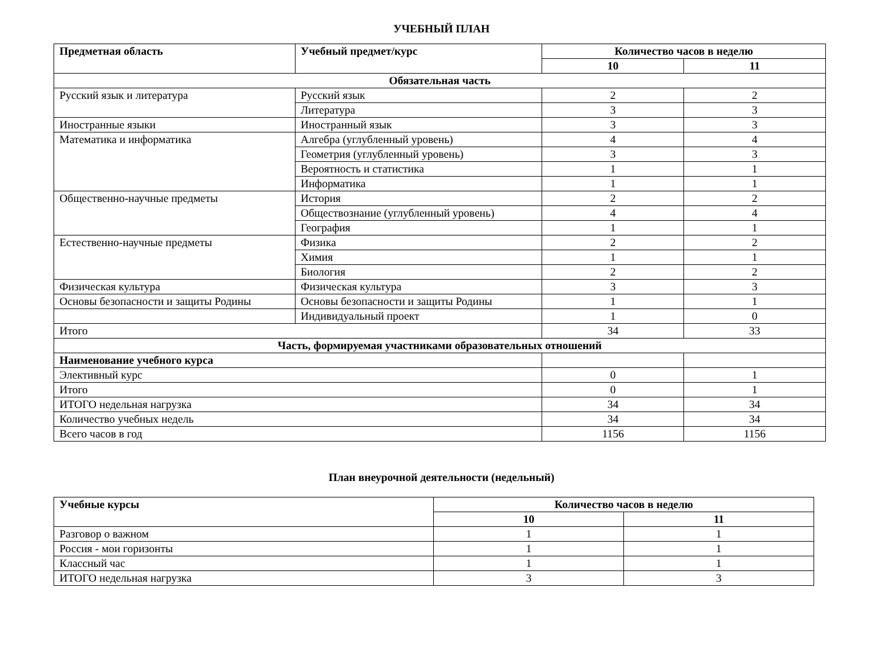УЧЕБНЫЙ ПЛАН
| Предметная область | Учебный предмет/курс | Количество часов в неделю | |
| --- | --- | --- | --- |
| | | 10 | 11 |
| Обязательная часть | | | |
| Русский язык и литература | Русский язык | 2 | 2 |
| | Литература | 3 | 3 |
| Иностранные языки | Иностранный язык | 3 | 3 |
| Математика и информатика | Алгебра (углубленный уровень) | 4 | 4 |
| | Геометрия (углубленный уровень) | 3 | 3 |
| | Вероятность и статистика | 1 | 1 |
| | Информатика | 1 | 1 |
| Общественно-научные предметы | История | 2 | 2 |
| | Обществознание (углубленный уровень) | 4 | 4 |
| | География | 1 | 1 |
| Естественно-научные предметы | Физика | 2 | 2 |
| | Химия | 1 | 1 |
| | Биология | 2 | 2 |
| Физическая культура | Физическая культура | 3 | 3 |
| Основы безопасности и защиты Родины | Основы безопасности и защиты Родины | 1 | 1 |
| | Индивидуальный проект | 1 | 0 |
| Итого | | 34 | 33 |
| Часть, формируемая участниками образовательных отношений | | | |
| Наименование учебного курса | | | |
| Элективный курс | | 0 | 1 |
| Итого | | 0 | 1 |
| ИТОГО недельная нагрузка | | 34 | 34 |
| Количество учебных недель | | 34 | 34 |
| Всего часов в год | | 1156 | 1156 |
План внеурочной деятельности (недельный)
| Учебные курсы | Количество часов в неделю | |
| --- | --- | --- |
| | 10 | 11 |
| Разговор о важном | 1 | 1 |
| Россия - мои горизонты | 1 | 1 |
| Классный час | 1 | 1 |
| ИТОГО недельная нагрузка | 3 | 3 |